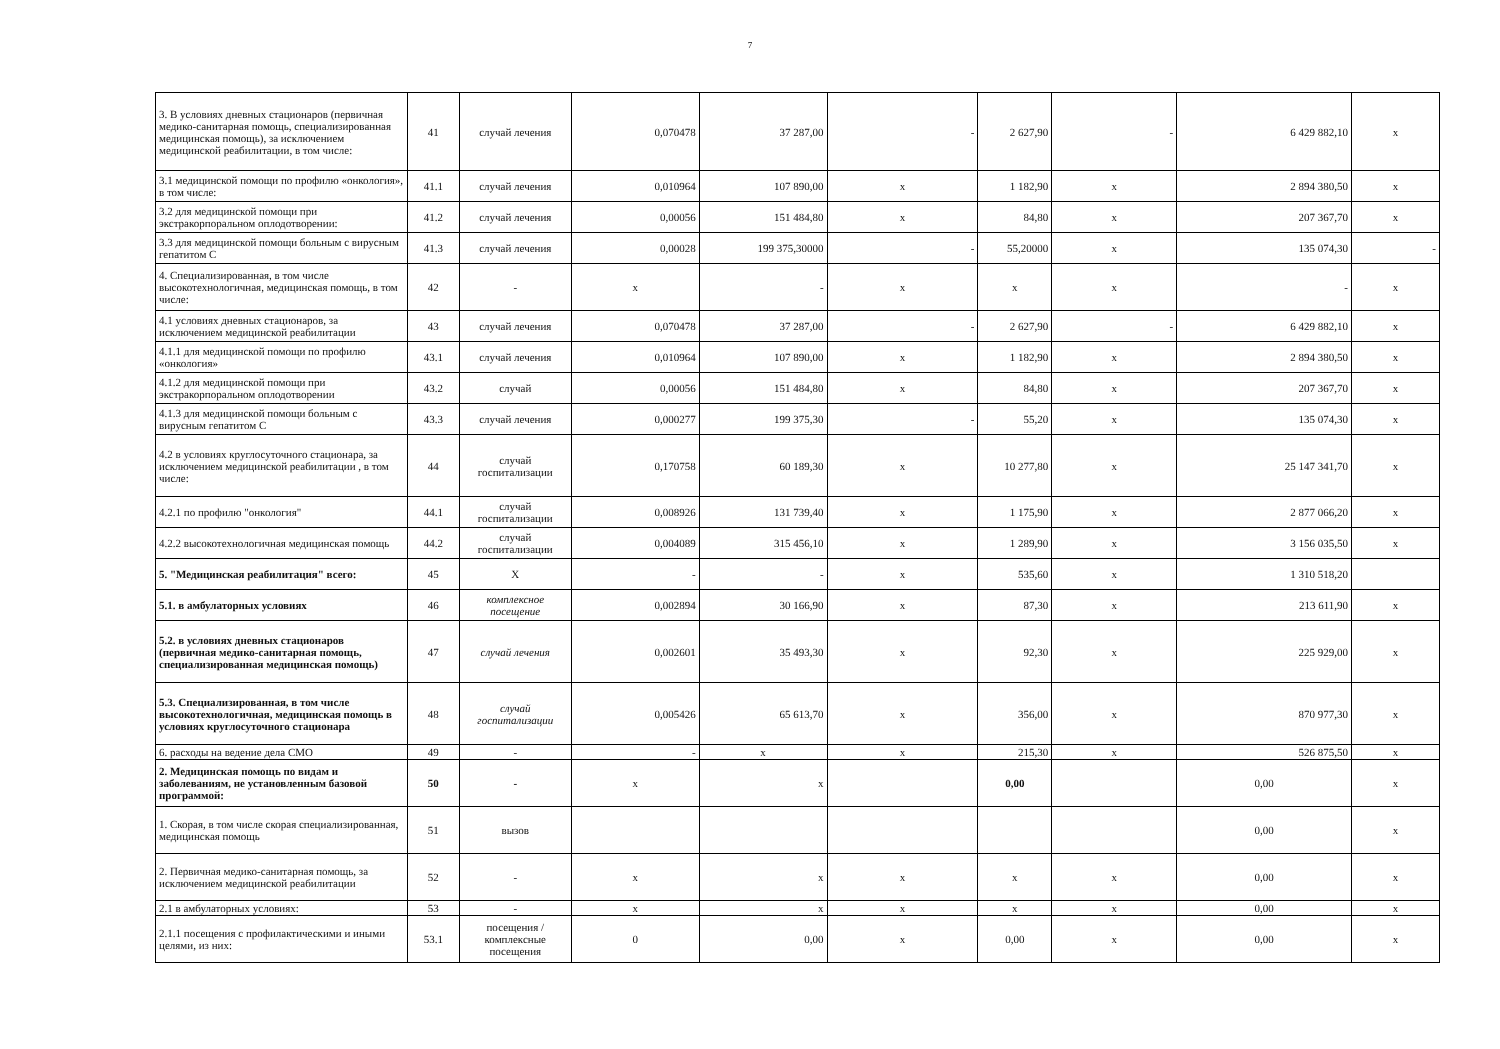7
| 3. В условиях дневных стационаров (первичная медико-санитарная помощь, специализированная медицинская помощь), за исключением медицинской реабилитации, в том числе: | 41 | случай лечения | 0,070478 | 37 287,00 | - | 2 627,90 | - | 6 429 882,10 | х |
| 3.1 медицинской помощи по профилю «онкология», в том числе: | 41.1 | случай лечения | 0,010964 | 107 890,00 | х | 1 182,90 | х | 2 894 380,50 | х |
| 3.2 для медицинской помощи при экстракорпоральном оплодотворении: | 41.2 | случай лечения | 0,00056 | 151 484,80 | х | 84,80 | х | 207 367,70 | х |
| 3.3 для медицинской помощи больным с вирусным гепатитом С | 41.3 | случай лечения | 0,00028 | 199 375,30000 | - | 55,20000 | х | 135 074,30 | - |
| 4. Специализированная, в том числе высокотехнологичная, медицинская помощь, в том числе: | 42 | - | х | - | х | х | х | - | х |
| 4.1 условиях дневных стационаров, за исключением медицинской реабилитации | 43 | случай лечения | 0,070478 | 37 287,00 | - | 2 627,90 | - | 6 429 882,10 | х |
| 4.1.1 для медицинской помощи по профилю «онкология» | 43.1 | случай лечения | 0,010964 | 107 890,00 | х | 1 182,90 | х | 2 894 380,50 | х |
| 4.1.2 для медицинской помощи при экстракорпоральном оплодотворении | 43.2 | случай | 0,00056 | 151 484,80 | х | 84,80 | х | 207 367,70 | х |
| 4.1.3 для медицинской помощи больным с вирусным гепатитом С | 43.3 | случай лечения | 0,000277 | 199 375,30 | - | 55,20 | х | 135 074,30 | х |
| 4.2 в условиях круглосуточного стационара, за исключением медицинской реабилитации , в том числе: | 44 | случай госпитализации | 0,170758 | 60 189,30 | х | 10 277,80 | х | 25 147 341,70 | х |
| 4.2.1 по профилю "онкология" | 44.1 | случай госпитализации | 0,008926 | 131 739,40 | х | 1 175,90 | х | 2 877 066,20 | х |
| 4.2.2 высокотехнологичная медицинская помощь | 44.2 | случай госпитализации | 0,004089 | 315 456,10 | х | 1 289,90 | х | 3 156 035,50 | х |
| 5. "Медицинская реабилитация" всего: | 45 | X | - | - | х | 535,60 | х | 1 310 518,20 | |
| 5.1. в амбулаторных условиях | 46 | комплексное посещение | 0,002894 | 30 166,90 | х | 87,30 | х | 213 611,90 | х |
| 5.2. в условиях дневных стационаров (первичная медико-санитарная помощь, специализированная медицинская помощь) | 47 | случай лечения | 0,002601 | 35 493,30 | х | 92,30 | х | 225 929,00 | х |
| 5.3. Специализированная, в том числе высокотехнологичная, медицинская помощь в условиях круглосуточного стационара | 48 | случай госпитализации | 0,005426 | 65 613,70 | х | 356,00 | х | 870 977,30 | х |
| 6. расходы на ведение дела СМО | 49 | - | - | х | х | 215,30 | х | 526 875,50 | х |
| 2. Медицинская помощь по видам и заболеваниям, не установленным базовой программой: | 50 | - | х | х | | 0,00 | | 0,00 | х |
| 1. Скорая, в том числе скорая специализированная, медицинская помощь | 51 | вызов | | | | | | 0,00 | х |
| 2. Первичная медико-санитарная помощь, за исключением медицинской реабилитации | 52 | - | х | х | х | х | х | 0,00 | х |
| 2.1 в амбулаторных условиях: | 53 | - | х | х | х | х | х | 0,00 | х |
| 2.1.1 посещения с профилактическими и иными целями, из них: | 53.1 | посещения / комплексные посещения | 0 | 0,00 | х | 0,00 | х | 0,00 | х |